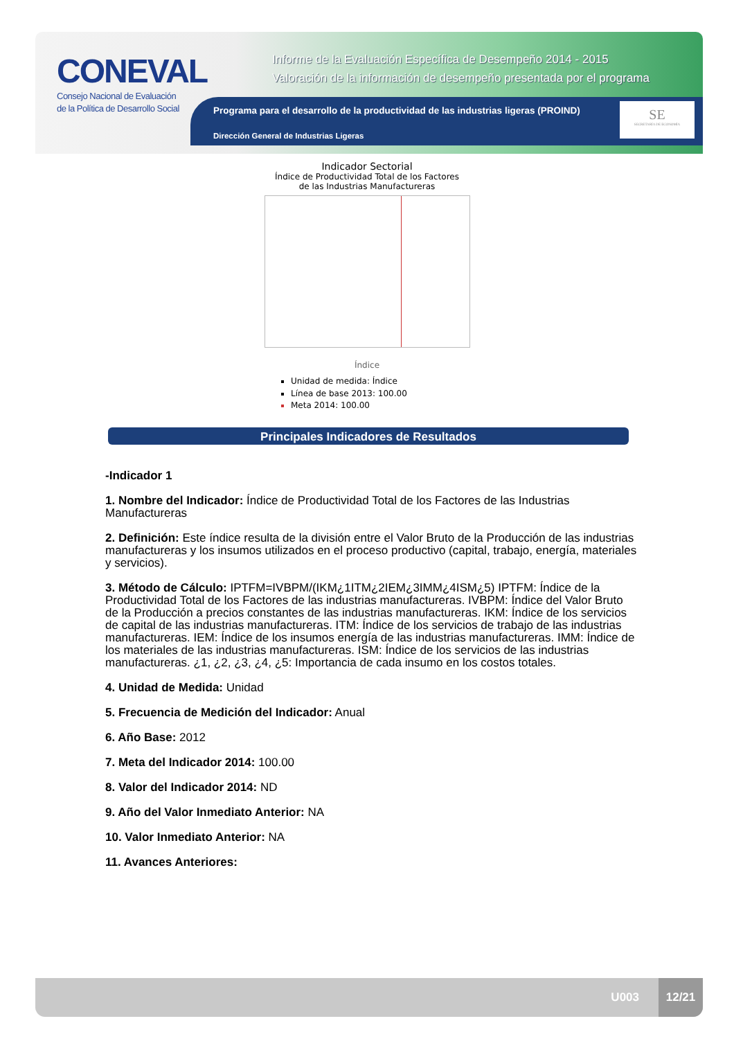CONEVAL
Consejo Nacional de Evaluación
de la Política de Desarrollo Social
Informe de la Evaluación Específica de Desempeño 2014 - 2015
Valoración de la información de desempeño presentada por el programa
Programa para el desarrollo de la productividad de las industrias ligeras (PROIND)
Dirección General de Industrias Ligeras
SE
SECRETARÍA DE ECONOMÍA
Indicador Sectorial
Índice de Productividad Total de los Factores
de las Industrias Manufactureras
Índice
Unidad de medida: Índice
Línea de base 2013: 100.00
Meta 2014: 100.00
Principales Indicadores de Resultados
-Indicador 1
1. Nombre del Indicador: Índice de Productividad Total de los Factores de las Industrias Manufactureras
2. Definición: Este índice resulta de la división entre el Valor Bruto de la Producción de las industrias manufactureras y los insumos utilizados en el proceso productivo (capital, trabajo, energía, materiales y servicios).
3. Método de Cálculo: IPTFM=IVBPM/(IKM¿1ITM¿2IEM¿3IMM¿4ISM¿5) IPTFM: Índice de la Productividad Total de los Factores de las industrias manufactureras. IVBPM: Índice del Valor Bruto de la Producción a precios constantes de las industrias manufactureras. IKM: Índice de los servicios de capital de las industrias manufactureras. ITM: Índice de los servicios de trabajo de las industrias manufactureras. IEM: Índice de los insumos energía de las industrias manufactureras. IMM: Índice de los materiales de las industrias manufactureras. ISM: Índice de los servicios de las industrias manufactureras. ¿1, ¿2, ¿3, ¿4, ¿5: Importancia de cada insumo en los costos totales.
4. Unidad de Medida: Unidad
5. Frecuencia de Medición del Indicador: Anual
6. Año Base: 2012
7. Meta del Indicador 2014: 100.00
8. Valor del Indicador 2014: ND
9. Año del Valor Inmediato Anterior: NA
10. Valor Inmediato Anterior: NA
11. Avances Anteriores:
U003
12/21